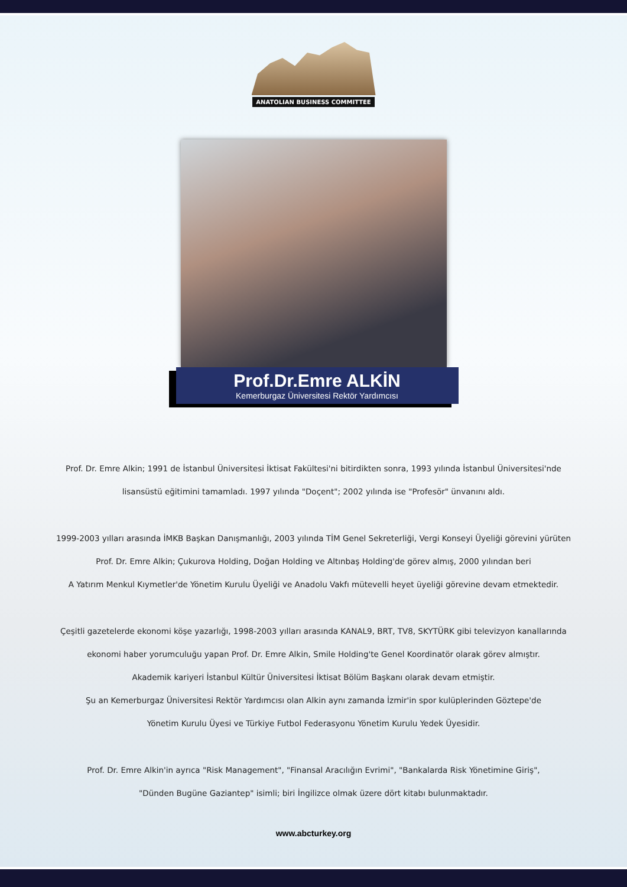ANATOLIAN BUSINESS COMMITTEE
Prof.Dr.Emre ALKİN
Kemerburgaz Üniversitesi Rektör Yardımcısı
Prof. Dr. Emre Alkin; 1991 de İstanbul Üniversitesi İktisat Fakültesi'ni bitirdikten sonra, 1993 yılında İstanbul Üniversitesi'nde
lisansüstü eğitimini tamamladı. 1997 yılında "Doçent"; 2002 yılında ise "Profesör" ünvanını aldı.
1999-2003 yılları arasında İMKB Başkan Danışmanlığı, 2003 yılında TİM Genel Sekreterliği, Vergi Konseyi Üyeliği görevini yürüten
Prof. Dr. Emre Alkin; Çukurova Holding, Doğan Holding ve Altınbaş Holding'de görev almış, 2000 yılından beri
A Yatırım Menkul Kıymetler'de Yönetim Kurulu Üyeliği ve Anadolu Vakfı mütevelli heyet üyeliği görevine devam etmektedir.
Çeşitli gazetelerde ekonomi köşe yazarlığı, 1998-2003 yılları arasında KANAL9, BRT, TV8, SKYTÜRK gibi televizyon kanallarında
ekonomi haber yorumculuğu yapan Prof. Dr. Emre Alkin, Smile Holding'te Genel Koordinatör olarak görev almıştır.
Akademik kariyeri İstanbul Kültür Üniversitesi İktisat Bölüm Başkanı olarak devam etmiştir.
Şu an Kemerburgaz Üniversitesi Rektör Yardımcısı olan Alkin aynı zamanda İzmir'in spor kulüplerinden Göztepe'de
Yönetim Kurulu Üyesi ve Türkiye Futbol Federasyonu Yönetim Kurulu Yedek Üyesidir.
Prof. Dr. Emre Alkin'in ayrıca "Risk Management", "Finansal Aracılığın Evrimi", "Bankalarda Risk Yönetimine Giriş",
"Dünden Bugüne Gaziantep" isimli; biri İngilizce olmak üzere dört kitabı bulunmaktadır.
www.abcturkey.org